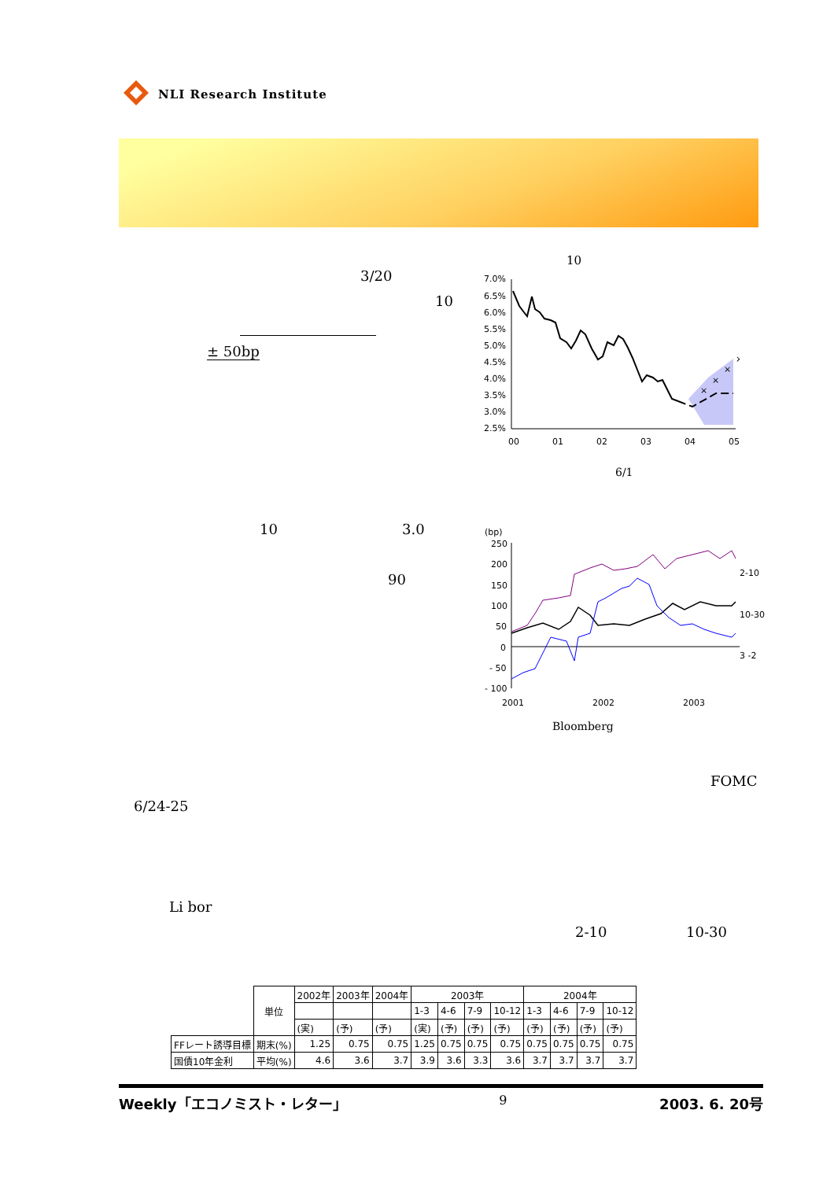NLI Research Institute
3/20
10
± 50bp
10
7.0%
6.5%
6.0%
5.5%
5.0%
4.5%
4.0%
3.5%
3.0%
2.5%
00
01
02
03
04
05
×
×
×
×
6/1
10 3.0
90
(bp)
250
200
150
100
50
0
- 50
- 100
2001
2002
2003
2-10
10-30
3 -2
Bloomberg
FOMC
6/24-25
Li bor
2-10 10-30
| | 単位 | 2002年 | 2003年 | 2004年 | 2003年 | | | | 2004年 | | | |
| | | | | | 1-3 | 4-6 | 7-9 | 10-12 | 1-3 | 4-6 | 7-9 | 10-12 |
| | | (実) | (予) | (予) | (実) | (予) | (予) | (予) | (予) | (予) | (予) | (予) |
| FFレート誘導目標 | 期末(%) | 1.25 | 0.75 | 0.75 | 1.25 | 0.75 | 0.75 | 0.75 | 0.75 | 0.75 | 0.75 | 0.75 |
| 国債10年金利 | 平均(%) | 4.6 | 3.6 | 3.7 | 3.9 | 3.6 | 3.3 | 3.6 | 3.7 | 3.7 | 3.7 | 3.7 |
Weekly「エコノミスト・レター」 9 2003. 6. 20号